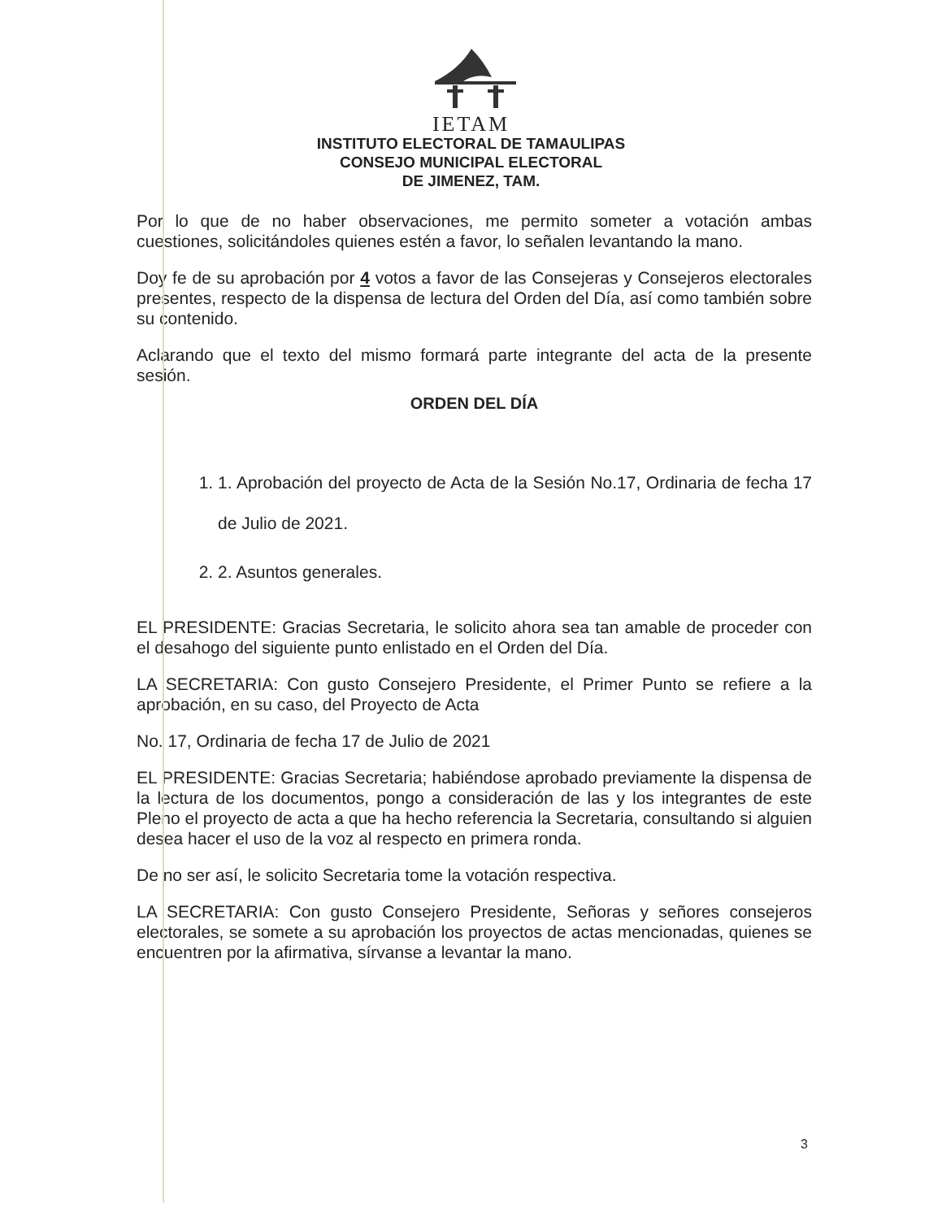IETAM
INSTITUTO ELECTORAL DE TAMAULIPAS
CONSEJO MUNICIPAL ELECTORAL
DE JIMENEZ, TAM.
Por lo que de no haber observaciones, me permito someter a votación ambas cuestiones, solicitándoles quienes estén a favor, lo señalen levantando la mano.
Doy fe de su aprobación por 4 votos a favor de las Consejeras y Consejeros electorales presentes, respecto de la dispensa de lectura del Orden del Día, así como también sobre su contenido.
Aclarando que el texto del mismo formará parte integrante del acta de la presente sesión.
ORDEN DEL DÍA
1. 1. Aprobación del proyecto de Acta de la Sesión No.17, Ordinaria de fecha 17 de Julio de 2021.
2. 2. Asuntos generales.
EL PRESIDENTE: Gracias Secretaria, le solicito ahora sea tan amable de proceder con el desahogo del siguiente punto enlistado en el Orden del Día.
LA SECRETARIA: Con gusto Consejero Presidente, el Primer Punto se refiere a la aprobación, en su caso, del Proyecto de Acta
No. 17, Ordinaria de fecha 17 de Julio de 2021
EL PRESIDENTE: Gracias Secretaria; habiéndose aprobado previamente la dispensa de la lectura de los documentos, pongo a consideración de las y los integrantes de este Pleno el proyecto de acta a que ha hecho referencia la Secretaria, consultando si alguien desea hacer el uso de la voz al respecto en primera ronda.
De no ser así, le solicito Secretaria tome la votación respectiva.
LA SECRETARIA: Con gusto Consejero Presidente, Señoras y señores consejeros electorales, se somete a su aprobación los proyectos de actas mencionadas, quienes se encuentren por la afirmativa, sírvanse a levantar la mano.
3